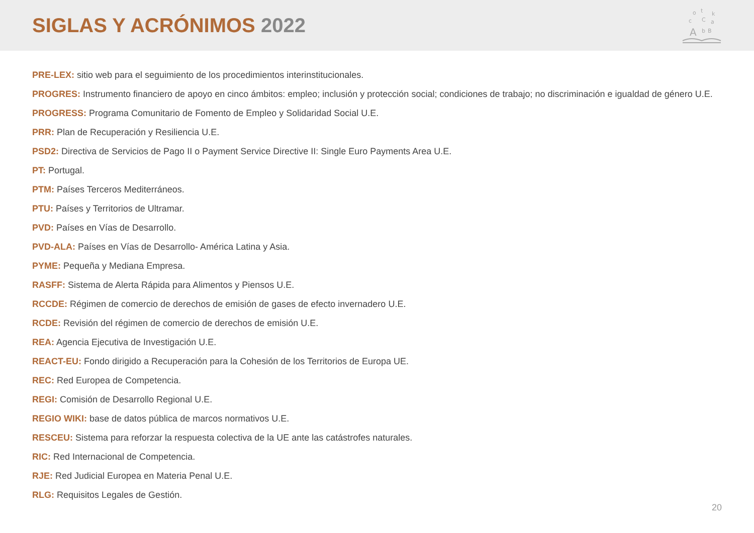SIGLAS Y ACRÓNIMOS 2022
o
t
k
c
C
a
A
b
B
PRE-LEX: sitio web para el seguimiento de los procedimientos interinstitucionales.
PROGRES: Instrumento financiero de apoyo en cinco ámbitos: empleo; inclusión y protección social; condiciones de trabajo; no discriminación e igualdad de género U.E.
PROGRESS: Programa Comunitario de Fomento de Empleo y Solidaridad Social U.E.
PRR: Plan de Recuperación y Resiliencia U.E.
PSD2: Directiva de Servicios de Pago II o Payment Service Directive II: Single Euro Payments Area U.E.
PT: Portugal.
PTM: Países Terceros Mediterráneos.
PTU: Países y Territorios de Ultramar.
PVD: Países en Vías de Desarrollo.
PVD-ALA: Países en Vías de Desarrollo- América Latina y Asia.
PYME: Pequeña y Mediana Empresa.
RASFF: Sistema de Alerta Rápida para Alimentos y Piensos U.E.
RCCDE: Régimen de comercio de derechos de emisión de gases de efecto invernadero U.E.
RCDE: Revisión del régimen de comercio de derechos de emisión U.E.
REA: Agencia Ejecutiva de Investigación U.E.
REACT-EU: Fondo dirigido a Recuperación para la Cohesión de los Territorios de Europa UE.
REC: Red Europea de Competencia.
REGI: Comisión de Desarrollo Regional U.E.
REGIO WIKI: base de datos pública de marcos normativos U.E.
RESCEU: Sistema para reforzar la respuesta colectiva de la UE ante las catástrofes naturales.
RIC: Red Internacional de Competencia.
RJE: Red Judicial Europea en Materia Penal U.E.
RLG: Requisitos Legales de Gestión.
20